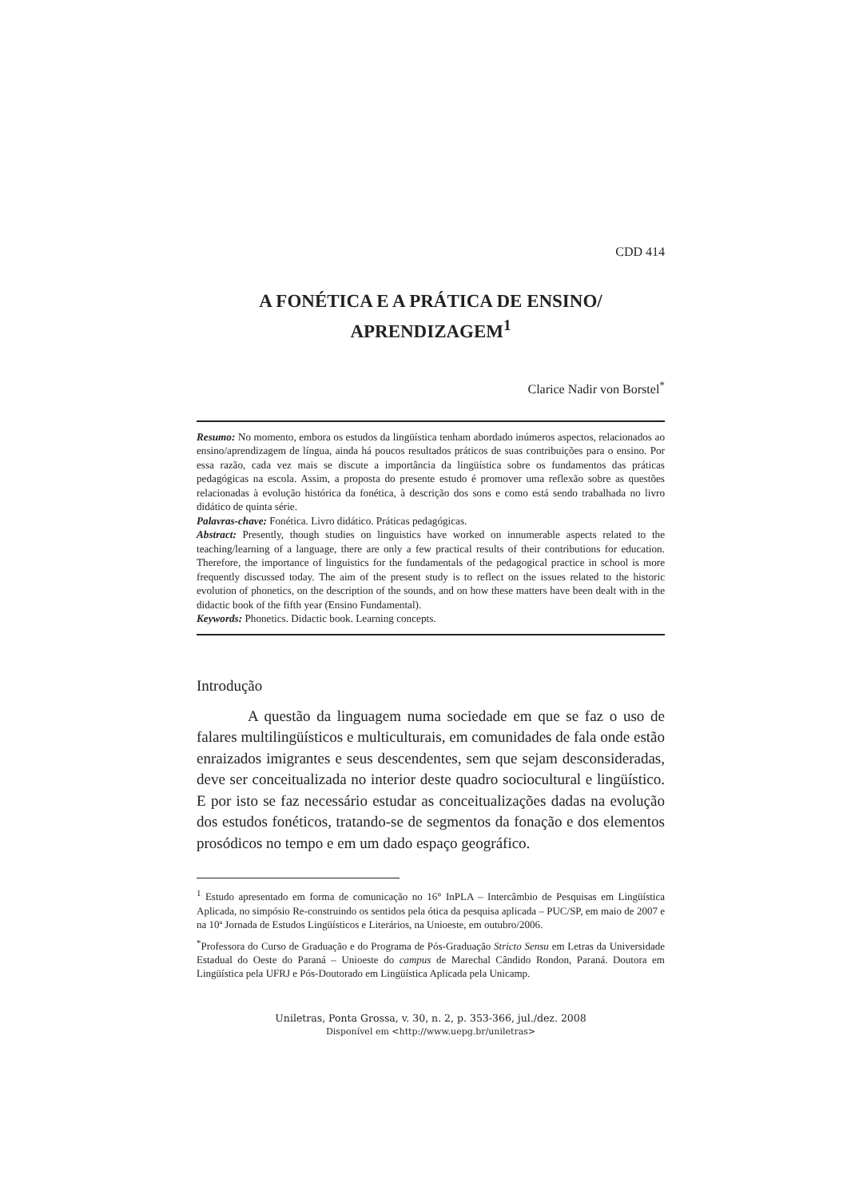CDD 414
A FONÉTICA E A PRÁTICA DE ENSINO/
APRENDIZAGEM<sup>1</sup>
Clarice Nadir von Borstel<sup>*</sup>
Resumo: No momento, embora os estudos da lingüística tenham abordado inúmeros aspectos, relacionados ao ensino/aprendizagem de língua, ainda há poucos resultados práticos de suas contribuições para o ensino. Por essa razão, cada vez mais se discute a importância da lingüística sobre os fundamentos das práticas pedagógicas na escola. Assim, a proposta do presente estudo é promover uma reflexão sobre as questões relacionadas à evolução histórica da fonética, à descrição dos sons e como está sendo trabalhada no livro didático de quinta série.
Palavras-chave: Fonética. Livro didático. Práticas pedagógicas.
Abstract: Presently, though studies on linguistics have worked on innumerable aspects related to the teaching/learning of a language, there are only a few practical results of their contributions for education. Therefore, the importance of linguistics for the fundamentals of the pedagogical practice in school is more frequently discussed today. The aim of the present study is to reflect on the issues related to the historic evolution of phonetics, on the description of the sounds, and on how these matters have been dealt with in the didactic book of the fifth year (Ensino Fundamental).
Keywords: Phonetics. Didactic book. Learning concepts.
Introdução
A questão da linguagem numa sociedade em que se faz o uso de falares multilingüísticos e multiculturais, em comunidades de fala onde estão enraizados imigrantes e seus descendentes, sem que sejam desconsideradas, deve ser conceitualizada no interior deste quadro sociocultural e lingüístico. E por isto se faz necessário estudar as conceitualizações dadas na evolução dos estudos fonéticos, tratando-se de segmentos da fonação e dos elementos prosódicos no tempo e em um dado espaço geográfico.
<sup>1</sup> Estudo apresentado em forma de comunicação no 16° InPLA – Intercâmbio de Pesquisas em Lingüística Aplicada, no simpósio Re-construindo os sentidos pela ótica da pesquisa aplicada – PUC/SP, em maio de 2007 e na 10ª Jornada de Estudos Lingüísticos e Literários, na Unioeste, em outubro/2006.
<sup>*</sup> Professora do Curso de Graduação e do Programa de Pós-Graduação Stricto Sensu em Letras da Universidade Estadual do Oeste do Paraná – Unioeste do campus de Marechal Cândido Rondon, Paraná. Doutora em Lingüística pela UFRJ e Pós-Doutorado em Lingüística Aplicada pela Unicamp.
Uniletras, Ponta Grossa, v. 30, n. 2, p. 353-366, jul./dez. 2008
Disponível em <http://www.uepg.br/uniletras>